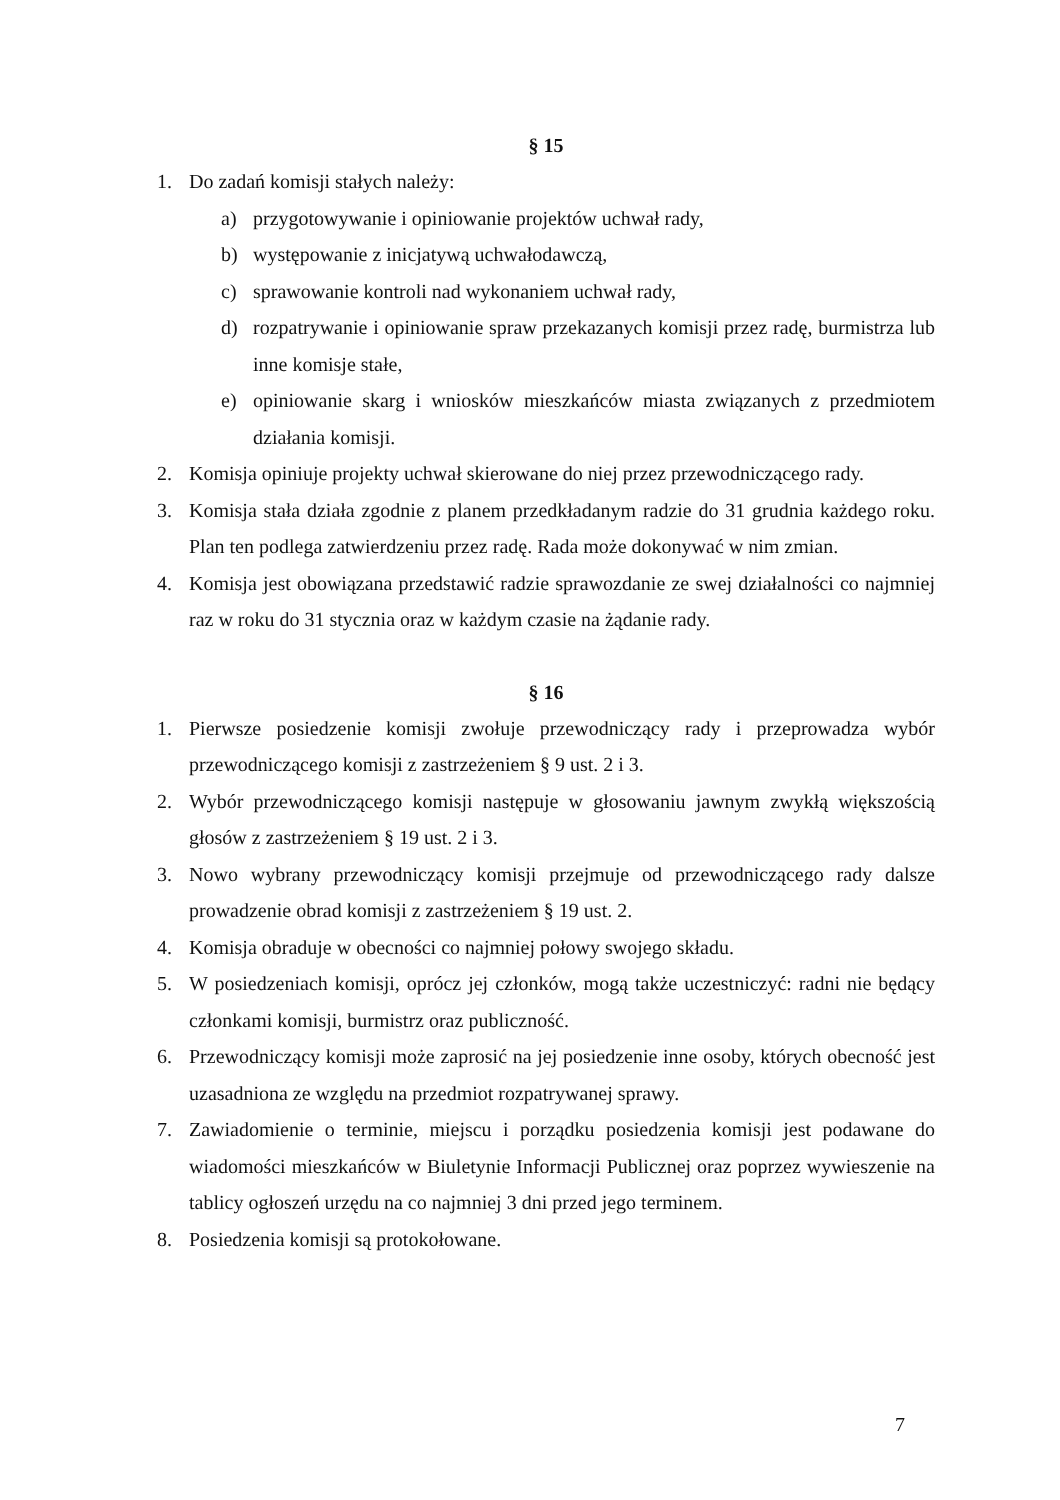§ 15
1. Do zadań komisji stałych należy:
a) przygotowywanie i opiniowanie projektów uchwał rady,
b) występowanie z inicjatywą uchwałodawczą,
c) sprawowanie kontroli nad wykonaniem uchwał rady,
d) rozpatrywanie i opiniowanie spraw przekazanych komisji przez radę, burmistrza lub inne komisje stałe,
e) opiniowanie skarg i wniosków mieszkańców miasta związanych z przedmiotem działania komisji.
2. Komisja opiniuje projekty uchwał skierowane do niej przez przewodniczącego rady.
3. Komisja stała działa zgodnie z planem przedkładanym radzie do 31 grudnia każdego roku. Plan ten podlega zatwierdzeniu przez radę. Rada może dokonywać w nim zmian.
4. Komisja jest obowiązana przedstawić radzie sprawozdanie ze swej działalności co najmniej raz w roku do 31 stycznia oraz w każdym czasie na żądanie rady.
§ 16
1. Pierwsze posiedzenie komisji zwołuje przewodniczący rady i przeprowadza wybór przewodniczącego komisji z zastrzeżeniem § 9 ust. 2 i 3.
2. Wybór przewodniczącego komisji następuje w głosowaniu jawnym zwykłą większością głosów z zastrzeżeniem § 19 ust. 2 i 3.
3. Nowo wybrany przewodniczący komisji przejmuje od przewodniczącego rady dalsze prowadzenie obrad komisji z zastrzeżeniem § 19 ust. 2.
4. Komisja obraduje w obecności co najmniej połowy swojego składu.
5. W posiedzeniach komisji, oprócz jej członków, mogą także uczestniczyć: radni nie będący członkami komisji, burmistrz oraz publiczność.
6. Przewodniczący komisji może zaprosić na jej posiedzenie inne osoby, których obecność jest uzasadniona ze względu na przedmiot rozpatrywanej sprawy.
7. Zawiadomienie o terminie, miejscu i porządku posiedzenia komisji jest podawane do wiadomości mieszkańców w Biuletynie Informacji Publicznej oraz poprzez wywieszenie na tablicy ogłoszeń urzędu na co najmniej 3 dni przed jego terminem.
8. Posiedzenia komisji są protokołowane.
7